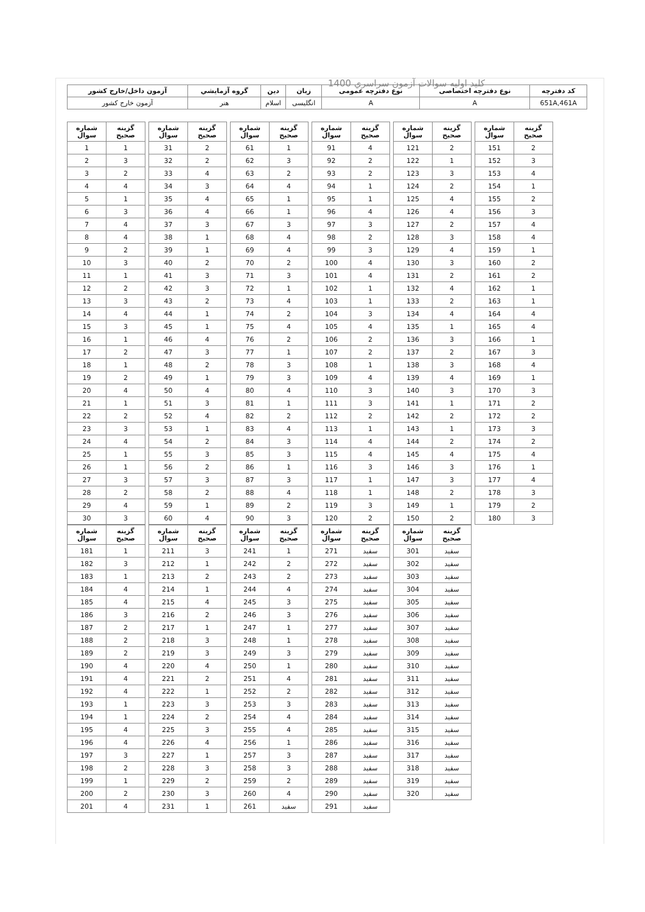كليد اوليه سوالات آزمون سراسري 1400
| كد دفترچه | نوع دفترچه اختصاصی | نوع دفترچه عمومی | زبان | دين | گروه آزمايشي | آزمون داخل/خارج كشور |
| --- | --- | --- | --- | --- | --- | --- |
| 651A,461A | A | A | انگلیسی | اسلام | هنر | آزمون خارج كشور |
| شماره سوال | گزينه صحيح |
| --- | --- |
| 1 | 1 |
| 2 | 3 |
| 3 | 2 |
| 4 | 4 |
| 5 | 1 |
| 6 | 3 |
| 7 | 4 |
| 8 | 4 |
| 9 | 2 |
| 10 | 3 |
| 11 | 1 |
| 12 | 2 |
| 13 | 3 |
| 14 | 4 |
| 15 | 3 |
| 16 | 1 |
| 17 | 2 |
| 18 | 1 |
| 19 | 2 |
| 20 | 4 |
| 21 | 1 |
| 22 | 2 |
| 23 | 3 |
| 24 | 4 |
| 25 | 1 |
| 26 | 1 |
| 27 | 3 |
| 28 | 2 |
| 29 | 4 |
| 30 | 3 |
| شماره سوال | گزينه صحيح |
| --- | --- |
| 31 | 2 |
| 32 | 2 |
| 33 | 4 |
| 34 | 3 |
| 35 | 4 |
| 36 | 4 |
| 37 | 3 |
| 38 | 1 |
| 39 | 1 |
| 40 | 2 |
| 41 | 3 |
| 42 | 3 |
| 43 | 2 |
| 44 | 1 |
| 45 | 1 |
| 46 | 4 |
| 47 | 3 |
| 48 | 2 |
| 49 | 1 |
| 50 | 4 |
| 51 | 3 |
| 52 | 4 |
| 53 | 1 |
| 54 | 2 |
| 55 | 3 |
| 56 | 2 |
| 57 | 3 |
| 58 | 2 |
| 59 | 1 |
| 60 | 4 |
| شماره سوال | گزينه صحيح |
| --- | --- |
| 61 | 1 |
| 62 | 3 |
| 63 | 2 |
| 64 | 4 |
| 65 | 1 |
| 66 | 1 |
| 67 | 3 |
| 68 | 4 |
| 69 | 4 |
| 70 | 2 |
| 71 | 3 |
| 72 | 1 |
| 73 | 4 |
| 74 | 2 |
| 75 | 4 |
| 76 | 2 |
| 77 | 1 |
| 78 | 3 |
| 79 | 3 |
| 80 | 4 |
| 81 | 1 |
| 82 | 2 |
| 83 | 4 |
| 84 | 3 |
| 85 | 3 |
| 86 | 1 |
| 87 | 3 |
| 88 | 4 |
| 89 | 2 |
| 90 | 3 |
| شماره سوال | گزينه صحيح |
| --- | --- |
| 91 | 4 |
| 92 | 2 |
| 93 | 2 |
| 94 | 1 |
| 95 | 1 |
| 96 | 4 |
| 97 | 3 |
| 98 | 2 |
| 99 | 3 |
| 100 | 4 |
| 101 | 4 |
| 102 | 1 |
| 103 | 1 |
| 104 | 3 |
| 105 | 4 |
| 106 | 2 |
| 107 | 2 |
| 108 | 1 |
| 109 | 4 |
| 110 | 3 |
| 111 | 3 |
| 112 | 2 |
| 113 | 1 |
| 114 | 4 |
| 115 | 4 |
| 116 | 3 |
| 117 | 1 |
| 118 | 1 |
| 119 | 3 |
| 120 | 2 |
| شماره سوال | گزينه صحيح |
| --- | --- |
| 121 | 2 |
| 122 | 1 |
| 123 | 3 |
| 124 | 2 |
| 125 | 4 |
| 126 | 4 |
| 127 | 2 |
| 128 | 3 |
| 129 | 4 |
| 130 | 3 |
| 131 | 2 |
| 132 | 4 |
| 133 | 2 |
| 134 | 4 |
| 135 | 1 |
| 136 | 3 |
| 137 | 2 |
| 138 | 3 |
| 139 | 4 |
| 140 | 3 |
| 141 | 1 |
| 142 | 2 |
| 143 | 1 |
| 144 | 2 |
| 145 | 4 |
| 146 | 3 |
| 147 | 3 |
| 148 | 2 |
| 149 | 1 |
| 150 | 2 |
| شماره سوال | گزينه صحيح |
| --- | --- |
| 151 | 2 |
| 152 | 3 |
| 153 | 4 |
| 154 | 1 |
| 155 | 2 |
| 156 | 3 |
| 157 | 4 |
| 158 | 4 |
| 159 | 1 |
| 160 | 2 |
| 161 | 2 |
| 162 | 1 |
| 163 | 1 |
| 164 | 4 |
| 165 | 4 |
| 166 | 1 |
| 167 | 3 |
| 168 | 4 |
| 169 | 1 |
| 170 | 3 |
| 171 | 2 |
| 172 | 2 |
| 173 | 3 |
| 174 | 2 |
| 175 | 4 |
| 176 | 1 |
| 177 | 4 |
| 178 | 3 |
| 179 | 2 |
| 180 | 3 |
| شماره سوال | گزينه صحيح |
| --- | --- |
| 181 | 1 |
| 182 | 3 |
| 183 | 1 |
| 184 | 4 |
| 185 | 4 |
| 186 | 3 |
| 187 | 2 |
| 188 | 2 |
| 189 | 2 |
| 190 | 4 |
| 191 | 4 |
| 192 | 4 |
| 193 | 1 |
| 194 | 1 |
| 195 | 4 |
| 196 | 4 |
| 197 | 3 |
| 198 | 2 |
| 199 | 1 |
| 200 | 2 |
| 201 | 4 |
| شماره سوال | گزينه صحيح |
| --- | --- |
| 211 | 3 |
| 212 | 1 |
| 213 | 2 |
| 214 | 1 |
| 215 | 4 |
| 216 | 2 |
| 217 | 1 |
| 218 | 3 |
| 219 | 3 |
| 220 | 4 |
| 221 | 2 |
| 222 | 1 |
| 223 | 3 |
| 224 | 2 |
| 225 | 3 |
| 226 | 4 |
| 227 | 1 |
| 228 | 3 |
| 229 | 2 |
| 230 | 3 |
| 231 | 1 |
| شماره سوال | گزينه صحيح |
| --- | --- |
| 241 | 1 |
| 242 | 2 |
| 243 | 2 |
| 244 | 4 |
| 245 | 3 |
| 246 | 3 |
| 247 | 1 |
| 248 | 1 |
| 249 | 3 |
| 250 | 1 |
| 251 | 4 |
| 252 | 2 |
| 253 | 3 |
| 254 | 4 |
| 255 | 4 |
| 256 | 1 |
| 257 | 3 |
| 258 | 3 |
| 259 | 2 |
| 260 | 4 |
| 261 | سفيد |
| شماره سوال | گزينه صحيح |
| --- | --- |
| 271 | سفيد |
| 272 | سفيد |
| 273 | سفيد |
| 274 | سفيد |
| 275 | سفيد |
| 276 | سفيد |
| 277 | سفيد |
| 278 | سفيد |
| 279 | سفيد |
| 280 | سفيد |
| 281 | سفيد |
| 282 | سفيد |
| 283 | سفيد |
| 284 | سفيد |
| 285 | سفيد |
| 286 | سفيد |
| 287 | سفيد |
| 288 | سفيد |
| 289 | سفيد |
| 290 | سفيد |
| 291 | سفيد |
| شماره سوال | گزينه صحيح |
| --- | --- |
| 301 | سفيد |
| 302 | سفيد |
| 303 | سفيد |
| 304 | سفيد |
| 305 | سفيد |
| 306 | سفيد |
| 307 | سفيد |
| 308 | سفيد |
| 309 | سفيد |
| 310 | سفيد |
| 311 | سفيد |
| 312 | سفيد |
| 313 | سفيد |
| 314 | سفيد |
| 315 | سفيد |
| 316 | سفيد |
| 317 | سفيد |
| 318 | سفيد |
| 319 | سفيد |
| 320 | سفيد |